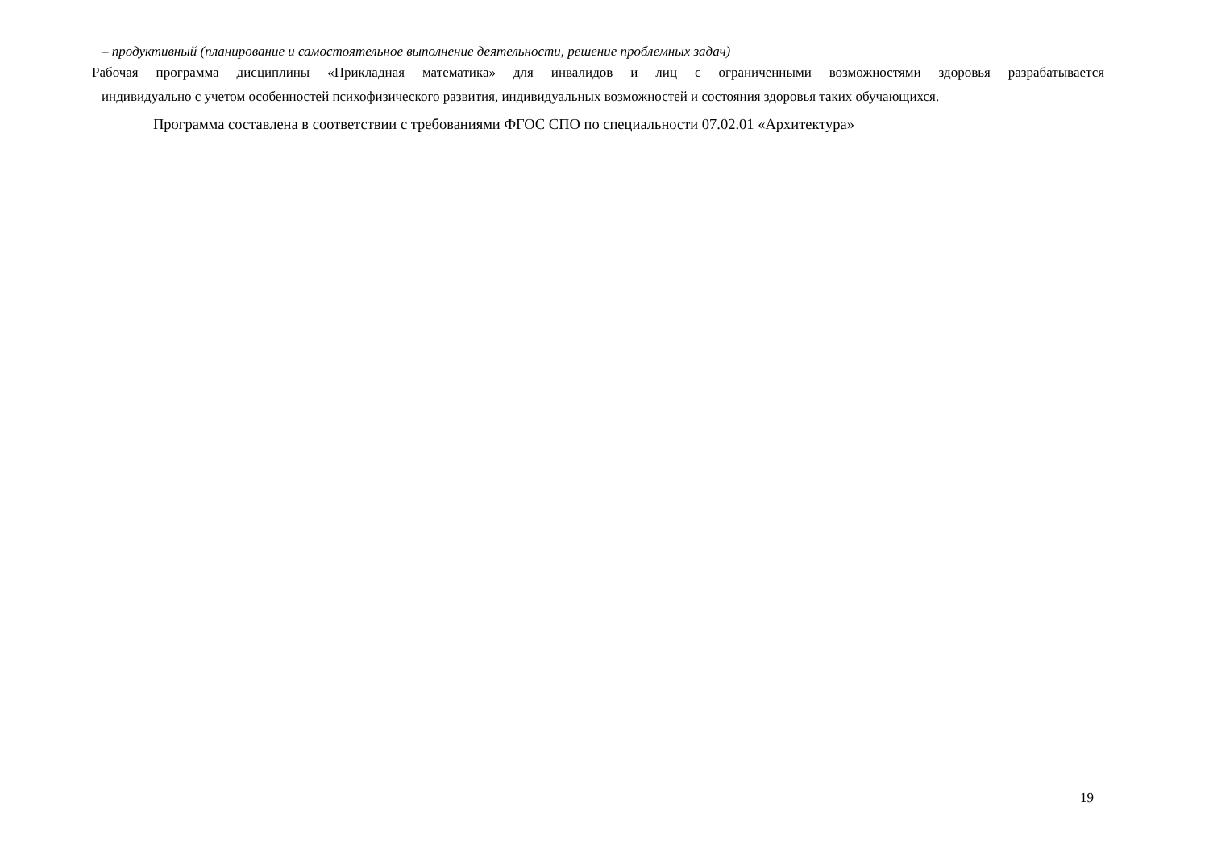– продуктивный (планирование и самостоятельное выполнение деятельности, решение проблемных задач)
Рабочая программа дисциплины «Прикладная математика» для инвалидов и лиц с ограниченными возможностями здоровья разрабатывается
индивидуально с учетом особенностей психофизического развития, индивидуальных возможностей и состояния здоровья таких обучающихся.
Программа составлена в соответствии с требованиями ФГОС СПО по специальности 07.02.01 «Архитектура»
19